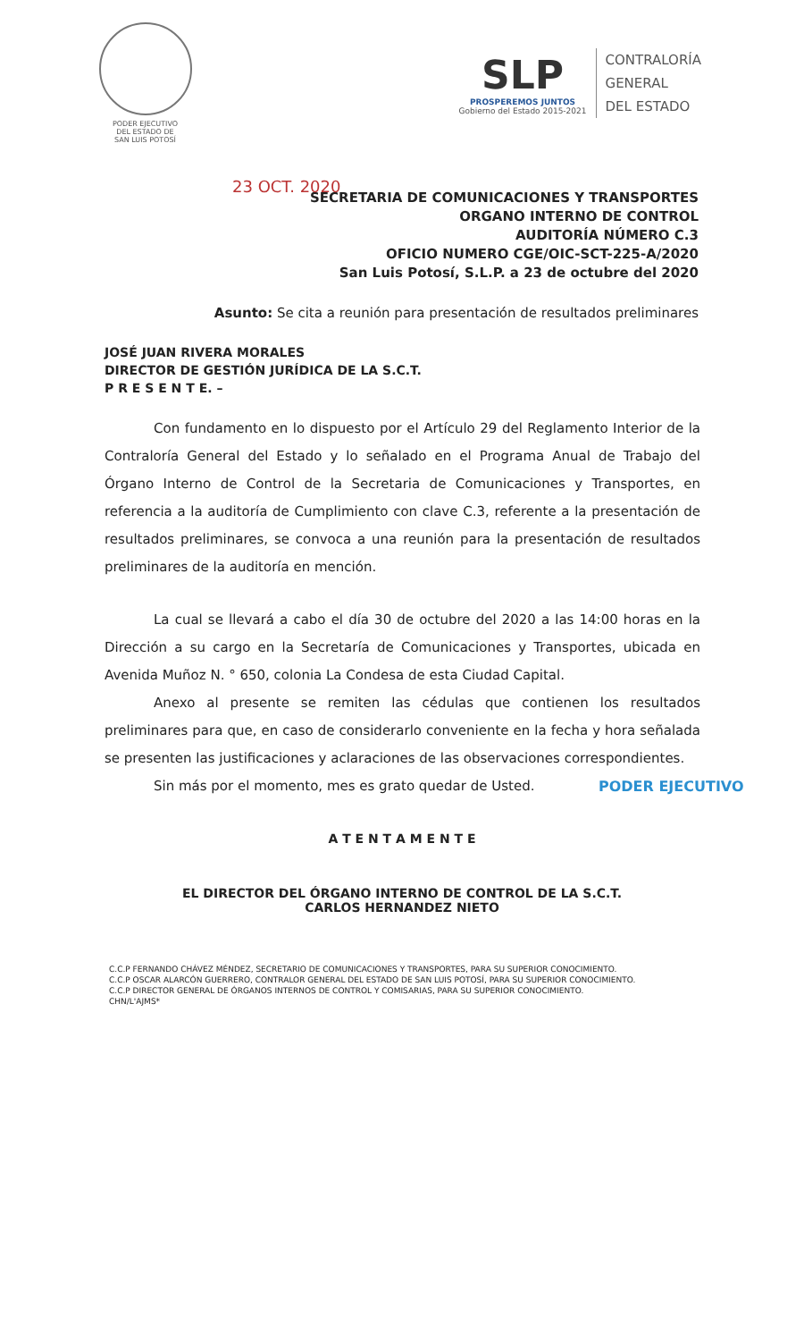PODER EJECUTIVO
DEL ESTADO DE
SAN LUIS POTOSÍ
SLP
PROSPEREMOS JUNTOS
Gobierno del Estado 2015-2021
CONTRALORÍA
GENERAL
DEL ESTADO
23 OCT. 2020
SECRETARIA DE COMUNICACIONES Y TRANSPORTES
ORGANO INTERNO DE CONTROL
AUDITORÍA NÚMERO C.3
OFICIO NUMERO CGE/OIC-SCT-225-A/2020
San Luis Potosí, S.L.P. a 23 de octubre del 2020
Asunto: Se cita a reunión para presentación de resultados preliminares
JOSÉ JUAN RIVERA MORALES
DIRECTOR DE GESTIÓN JURÍDICA DE LA S.C.T.
P R E S E N T E. –
Con fundamento en lo dispuesto por el Artículo 29 del Reglamento Interior de la Contraloría General del Estado y lo señalado en el Programa Anual de Trabajo del Órgano Interno de Control de la Secretaria de Comunicaciones y Transportes, en referencia a la auditoría de Cumplimiento con clave C.3, referente a la presentación de resultados preliminares, se convoca a una reunión para la presentación de resultados preliminares de la auditoría en mención.
La cual se llevará a cabo el día 30 de octubre del 2020 a las 14:00 horas en la Dirección a su cargo en la Secretaría de Comunicaciones y Transportes, ubicada en Avenida Muñoz N. ° 650, colonia La Condesa de esta Ciudad Capital.
Anexo al presente se remiten las cédulas que contienen los resultados preliminares para que, en caso de considerarlo conveniente en la fecha y hora señalada se presenten las justificaciones y aclaraciones de las observaciones correspondientes.
Sin más por el momento, mes es grato quedar de Usted.
A T E N T A M E N T E
EL DIRECTOR DEL ÓRGANO INTERNO DE CONTROL DE LA S.C.T.
CARLOS HERNANDEZ NIETO
PODER EJECUTIVO
C.C.P FERNANDO CHÁVEZ MÉNDEZ, SECRETARIO DE COMUNICACIONES Y TRANSPORTES, PARA SU SUPERIOR CONOCIMIENTO.
C.C.P OSCAR ALARCÓN GUERRERO, CONTRALOR GENERAL DEL ESTADO DE SAN LUIS POTOSÍ, PARA SU SUPERIOR CONOCIMIENTO.
C.C.P DIRECTOR GENERAL DE ÓRGANOS INTERNOS DE CONTROL Y COMISARIAS, PARA SU SUPERIOR CONOCIMIENTO.
CHN/L'AJMS*